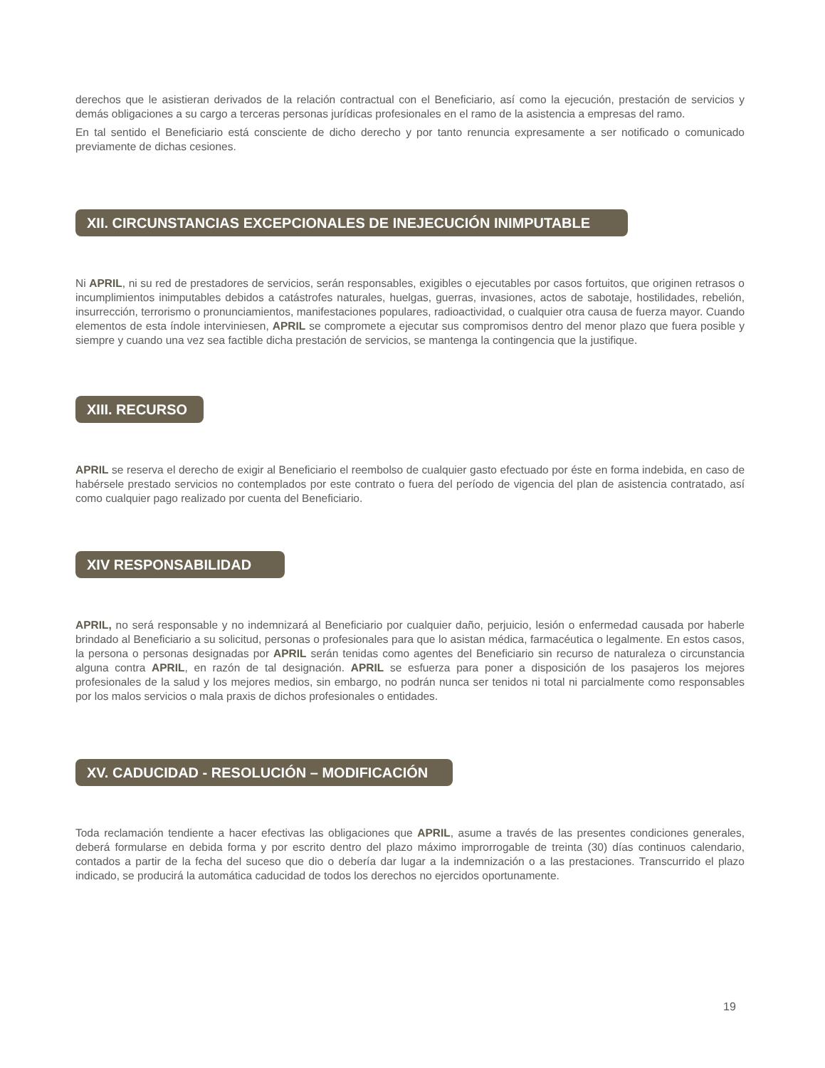derechos que le asistieran derivados de la relación contractual con el Beneficiario, así como la ejecución, prestación de servicios y demás obligaciones a su cargo a terceras personas jurídicas profesionales en el ramo de la asistencia a empresas del ramo.
En tal sentido el Beneficiario está consciente de dicho derecho y por tanto renuncia expresamente a ser notificado o comunicado previamente de dichas cesiones.
XII. CIRCUNSTANCIAS EXCEPCIONALES DE INEJECUCIÓN INIMPUTABLE
Ni APRIL, ni su red de prestadores de servicios, serán responsables, exigibles o ejecutables por casos fortuitos, que originen retrasos o incumplimientos inimputables debidos a catástrofes naturales, huelgas, guerras, invasiones, actos de sabotaje, hostilidades, rebelión, insurrección, terrorismo o pronunciamientos, manifestaciones populares, radioactividad, o cualquier otra causa de fuerza mayor. Cuando elementos de esta índole interviniesen, APRIL se compromete a ejecutar sus compromisos dentro del menor plazo que fuera posible y siempre y cuando una vez sea factible dicha prestación de servicios, se mantenga la contingencia que la justifique.
XIII. RECURSO
APRIL se reserva el derecho de exigir al Beneficiario el reembolso de cualquier gasto efectuado por éste en forma indebida, en caso de habérsele prestado servicios no contemplados por este contrato o fuera del período de vigencia del plan de asistencia contratado, así como cualquier pago realizado por cuenta del Beneficiario.
XIV RESPONSABILIDAD
APRIL, no será responsable y no indemnizará al Beneficiario por cualquier daño, perjuicio, lesión o enfermedad causada por haberle brindado al Beneficiario a su solicitud, personas o profesionales para que lo asistan médica, farmacéutica o legalmente. En estos casos, la persona o personas designadas por APRIL serán tenidas como agentes del Beneficiario sin recurso de naturaleza o circunstancia alguna contra APRIL, en razón de tal designación. APRIL se esfuerza para poner a disposición de los pasajeros los mejores profesionales de la salud y los mejores medios, sin embargo, no podrán nunca ser tenidos ni total ni parcialmente como responsables por los malos servicios o mala praxis de dichos profesionales o entidades.
XV. CADUCIDAD - RESOLUCIÓN – MODIFICACIÓN
Toda reclamación tendiente a hacer efectivas las obligaciones que APRIL, asume a través de las presentes condiciones generales, deberá formularse en debida forma y por escrito dentro del plazo máximo improrrogable de treinta (30) días continuos calendario, contados a partir de la fecha del suceso que dio o debería dar lugar a la indemnización o a las prestaciones. Transcurrido el plazo indicado, se producirá la automática caducidad de todos los derechos no ejercidos oportunamente.
19